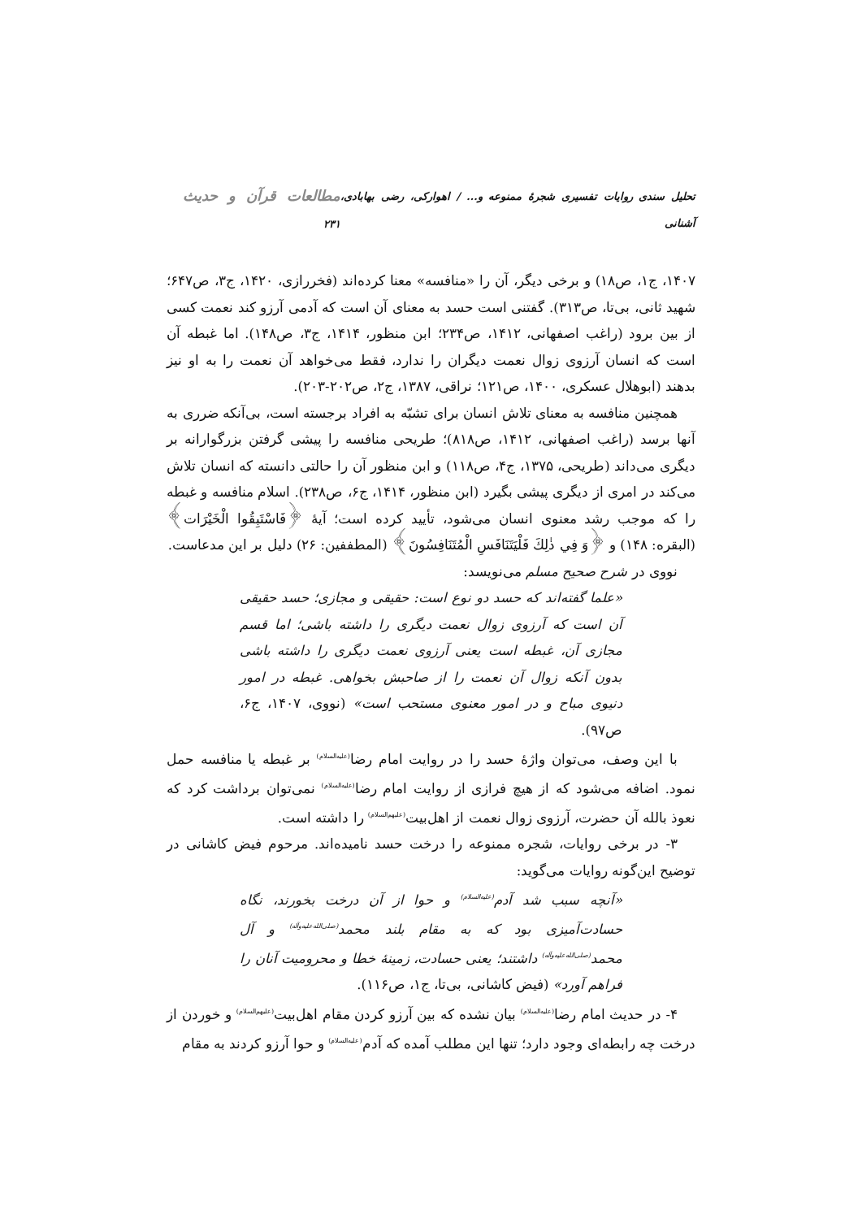تحلیل سندی روایات تفسیری شجرهٔ ممنوعه و... / اهوارکی، رضی بهابادی، آشنانی مطالعات قرآن و حدیث ۲۳۱
۱۴۰۷، ج۱، ص۱۸) و برخی دیگر، آن را «منافسه» معنا کرده‌اند (فخررازی، ۱۴۲۰، ج۳، ص۶۴۷؛ شهید ثانی، بی‌تا، ص۳۱۳). گفتنی است حسد به معنای آن است که آدمی آرزو کند نعمت کسی از بین برود (راغب اصفهانی، ۱۴۱۲، ص۲۳۴؛ ابن منظور، ۱۴۱۴، ج۳، ص۱۴۸). اما غبطه آن است که انسان آرزوی زوال نعمت دیگران را ندارد، فقط می‌خواهد آن نعمت را به او نیز بدهند (ابوهلال عسکری، ۱۴۰۰، ص۱۲۱؛ نراقی، ۱۳۸۷، ج۲، ص۲۰۲-۲۰۳).
همچنین منافسه به معنای تلاش انسان برای تشبّه به افراد برجسته است، بی‌آنکه ضرری به آنها برسد (راغب اصفهانی، ۱۴۱۲، ص۸۱۸)؛ طریحی منافسه را پیشی گرفتن بزرگوارانه بر دیگری می‌داند (طریحی، ۱۳۷۵، ج۴، ص۱۱۸) و ابن منظور آن را حالتی دانسته که انسان تلاش می‌کند در امری از دیگری پیشی بگیرد (ابن منظور، ۱۴۱۴، ج۶، ص۲۳۸). اسلام منافسه و غبطه را که موجب رشد معنوی انسان می‌شود، تأیید کرده است؛ آیهٔ ﴿فَاسْتَبِقُوا الْخَيْرَات﴾ (البقره: ۱۴۸) و ﴿وَ فِي ذٰلِكَ فَلْيَتَنَافَسِ الْمُتَنَافِسُونَ﴾ (المطففین: ۲۶) دلیل بر این مدعاست.
نووی در شرح صحیح مسلم می‌نویسد:
«علما گفته‌اند که حسد دو نوع است: حقیقی و مجازی؛ حسد حقیقی آن است که آرزوی زوال نعمت دیگری را داشته باشی؛ اما قسم مجازی آن، غبطه است یعنی آرزوی نعمت دیگری را داشته باشی بدون آنکه زوال آن نعمت را از صاحبش بخواهی. غبطه در امور دنیوی مباح و در امور معنوی مستحب است» (نووی، ۱۴۰۷، ج۶، ص۹۷).
با این وصف، می‌توان واژهٔ حسد را در روایت امام رضا<sup>(علیه‌السلام)</sup> بر غبطه یا منافسه حمل نمود. اضافه می‌شود که از هیچ فرازی از روایت امام رضا<sup>(علیه‌السلام)</sup> نمی‌توان برداشت کرد که نعوذ بالله آن حضرت، آرزوی زوال نعمت از اهل‌بیت<sup>(علیهم‌السلام)</sup> را داشته است.
۳- در برخی روایات، شجره ممنوعه را درخت حسد نامیده‌اند. مرحوم فیض کاشانی در توضیح این‌گونه روایات می‌گوید:
«آنچه سبب شد آدم<sup>(علیه‌السلام)</sup> و حوا از آن درخت بخورند، نگاه حسادت‌آمیزی بود که به مقام بلند محمد<sup>(صلی‌الله‌علیه‌وآله)</sup> و آل محمد<sup>(صلی‌الله‌علیه‌وآله)</sup> داشتند؛ یعنی حسادت، زمینهٔ خطا و محرومیت آنان را فراهم آورد» (فیض کاشانی، بی‌تا، ج۱، ص۱۱۶).
۴- در حدیث امام رضا<sup>(علیه‌السلام)</sup> بیان نشده که بین آرزو کردن مقام اهل‌بیت<sup>(علیهم‌السلام)</sup> و خوردن از درخت چه رابطه‌ای وجود دارد؛ تنها این مطلب آمده که آدم<sup>(علیه‌السلام)</sup> و حوا آرزو کردند به مقام